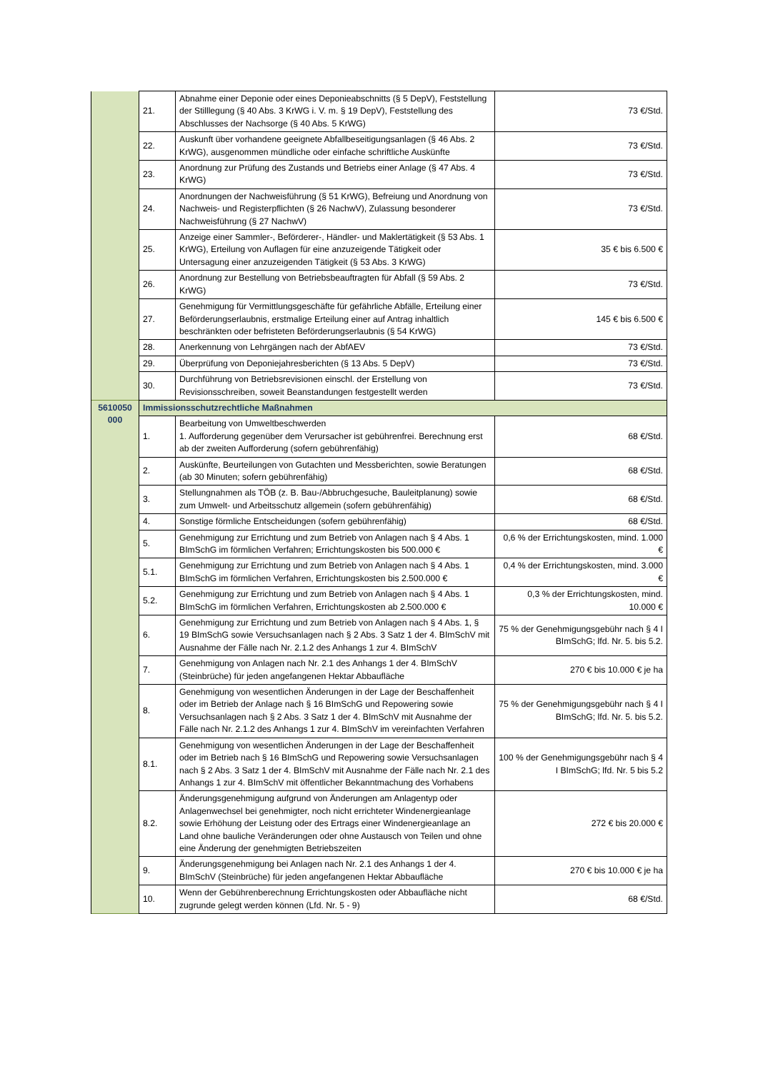| | 21. | Abnahme einer Deponie oder eines Deponieabschnitts (§ 5 DepV), Feststellung der Stilllegung (§ 40 Abs. 3 KrWG i. V. m. § 19 DepV), Feststellung des Abschlusses der Nachsorge (§ 40 Abs. 5 KrWG) | 73 €/Std. |
| | 22. | Auskunft über vorhandene geeignete Abfallbeseitigungsanlagen (§ 46 Abs. 2 KrWG), ausgenommen mündliche oder einfache schriftliche Auskünfte | 73 €/Std. |
| | 23. | Anordnung zur Prüfung des Zustands und Betriebs einer Anlage (§ 47 Abs. 4 KrWG) | 73 €/Std. |
| | 24. | Anordnungen der Nachweisführung (§ 51 KrWG), Befreiung und Anordnung von Nachweis- und Registerpflichten (§ 26 NachwV), Zulassung besonderer Nachweisführung (§ 27 NachwV) | 73 €/Std. |
| | 25. | Anzeige einer Sammler-, Beförderer-, Händler- und Maklertätigkeit (§ 53 Abs. 1 KrWG), Erteilung von Auflagen für eine anzuzeigende Tätigkeit oder Untersagung einer anzuzeigenden Tätigkeit (§ 53 Abs. 3 KrWG) | 35 € bis 6.500 € |
| | 26. | Anordnung zur Bestellung von Betriebsbeauftragten für Abfall (§ 59 Abs. 2 KrWG) | 73 €/Std. |
| | 27. | Genehmigung für Vermittlungsgeschäfte für gefährliche Abfälle, Erteilung einer Beförderungserlaubnis, erstmalige Erteilung einer auf Antrag inhaltlich beschränkten oder befristeten Beförderungserlaubnis (§ 54 KrWG) | 145 € bis 6.500 € |
| | 28. | Anerkennung von Lehrgängen nach der AbfAEV | 73 €/Std. |
| | 29. | Überprüfung von Deponiejahresberichten (§ 13 Abs. 5 DepV) | 73 €/Std. |
| | 30. | Durchführung von Betriebsrevisionen einschl. der Erstellung von Revisionsschreiben, soweit Beanstandungen festgestellt werden | 73 €/Std. |
| 5610050 000 | Immissionsschutzrechtliche Maßnahmen | | |
| | 1. | Bearbeitung von Umweltbeschwerden 1. Aufforderung gegenüber dem Verursacher ist gebührenfrei. Berechnung erst ab der zweiten Aufforderung (sofern gebührenfähig) | 68 €/Std. |
| | 2. | Auskünfte, Beurteilungen von Gutachten und Messberichten, sowie Beratungen (ab 30 Minuten; sofern gebührenfähig) | 68 €/Std. |
| | 3. | Stellungnahmen als TÖB (z. B. Bau-/Abbruchgesuche, Bauleitplanung) sowie zum Umwelt- und Arbeitsschutz allgemein (sofern gebührenfähig) | 68 €/Std. |
| | 4. | Sonstige förmliche Entscheidungen (sofern gebührenfähig) | 68 €/Std. |
| | 5. | Genehmigung zur Errichtung und zum Betrieb von Anlagen nach § 4 Abs. 1 BImSchG im förmlichen Verfahren; Errichtungskosten bis 500.000 € | 0,6 % der Errichtungskosten, mind. 1.000 € |
| | 5.1. | Genehmigung zur Errichtung und zum Betrieb von Anlagen nach § 4 Abs. 1 BImSchG im förmlichen Verfahren, Errichtungskosten bis 2.500.000 € | 0,4 % der Errichtungskosten, mind. 3.000 € |
| | 5.2. | Genehmigung zur Errichtung und zum Betrieb von Anlagen nach § 4 Abs. 1 BImSchG im förmlichen Verfahren, Errichtungskosten ab 2.500.000 € | 0,3 % der Errichtungskosten, mind. 10.000 € |
| | 6. | Genehmigung zur Errichtung und zum Betrieb von Anlagen nach § 4 Abs. 1, § 19 BImSchG sowie Versuchsanlagen nach § 2 Abs. 3 Satz 1 der 4. BImSchV mit Ausnahme der Fälle nach Nr. 2.1.2 des Anhangs 1 zur 4. BImSchV | 75 % der Genehmigungsgebühr nach § 4 I BImSchG; lfd. Nr. 5. bis 5.2. |
| | 7. | Genehmigung von Anlagen nach Nr. 2.1 des Anhangs 1 der 4. BImSchV (Steinbrüche) für jeden angefangenen Hektar Abbaufläche | 270 € bis 10.000 € je ha |
| | 8. | Genehmigung von wesentlichen Änderungen in der Lage der Beschaffenheit oder im Betrieb der Anlage nach § 16 BImSchG und Repowering sowie Versuchsanlagen nach § 2 Abs. 3 Satz 1 der 4. BImSchV mit Ausnahme der Fälle nach Nr. 2.1.2 des Anhangs 1 zur 4. BImSchV im vereinfachten Verfahren | 75 % der Genehmigungsgebühr nach § 4 I BImSchG; lfd. Nr. 5. bis 5.2. |
| | 8.1. | Genehmigung von wesentlichen Änderungen in der Lage der Beschaffenheit oder im Betrieb nach § 16 BImSchG und Repowering sowie Versuchsanlagen nach § 2 Abs. 3 Satz 1 der 4. BImSchV mit Ausnahme der Fälle nach Nr. 2.1 des Anhangs 1 zur 4. BImSchV mit öffentlicher Bekanntmachung des Vorhabens | 100 % der Genehmigungsgebühr nach § 4 I BImSchG; lfd. Nr. 5 bis 5.2 |
| | 8.2. | Änderungsgenehmigung aufgrund von Änderungen am Anlagentyp oder Anlagenwechsel bei genehmigter, noch nicht errichteter Windenergieanlage sowie Erhöhung der Leistung oder des Ertrags einer Windenergieanlage an Land ohne bauliche Veränderungen oder ohne Austausch von Teilen und ohne eine Änderung der genehmigten Betriebszeiten | 272 € bis 20.000 € |
| | 9. | Änderungsgenehmigung bei Anlagen nach Nr. 2.1 des Anhangs 1 der 4. BImSchV (Steinbrüche) für jeden angefangenen Hektar Abbaufläche | 270 € bis 10.000 € je ha |
| | 10. | Wenn der Gebührenberechnung Errichtungskosten oder Abbaufläche nicht zugrunde gelegt werden können (Lfd. Nr. 5 - 9) | 68 €/Std. |